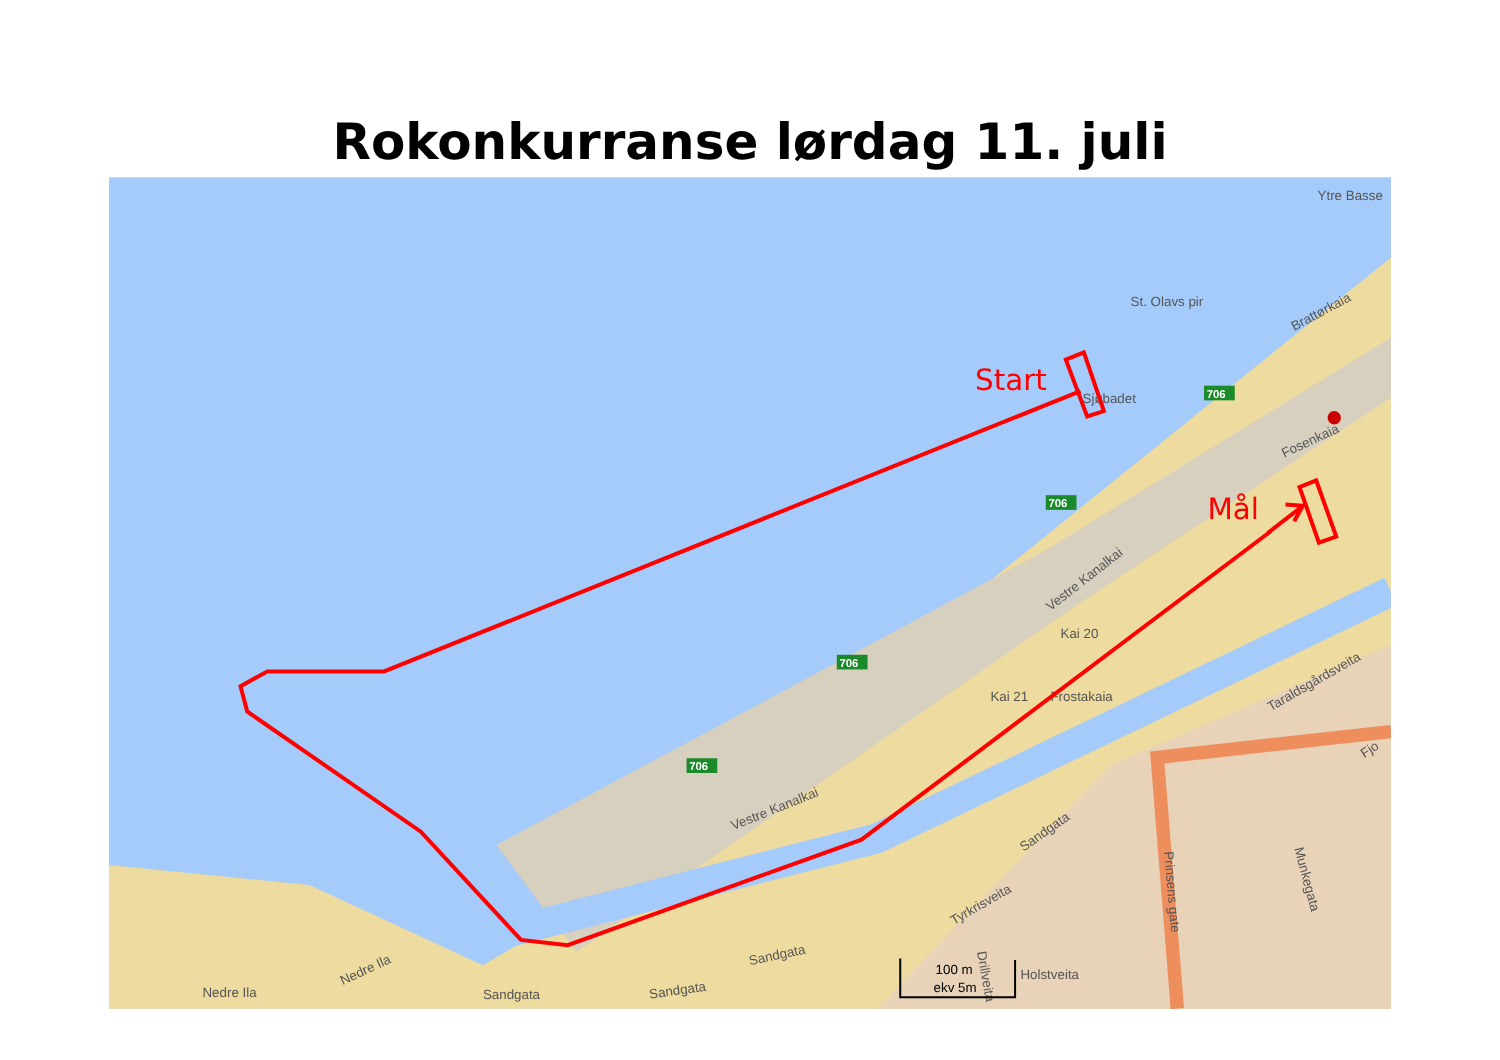Rokonkurranse lørdag 11. juli
Ytre Basse
St. Olavs pir
Brattørkaia
Sjøbadet
Fosenkaia
Vestre Kanalkai
Kai 20
Kai 21
Frostakaia
Fjo
Taraldsgårdsveita
Vestre Kanalkai
Sandgata
Tyrkrisveita
Prinsens gate
Munkegata
Drillveita
Holstveita
Sandgata
Sandgata
Sandgata
Nedre Ila
Nedre Ila
100 m
ekv 5m
706
706
706
706
Start
Mål